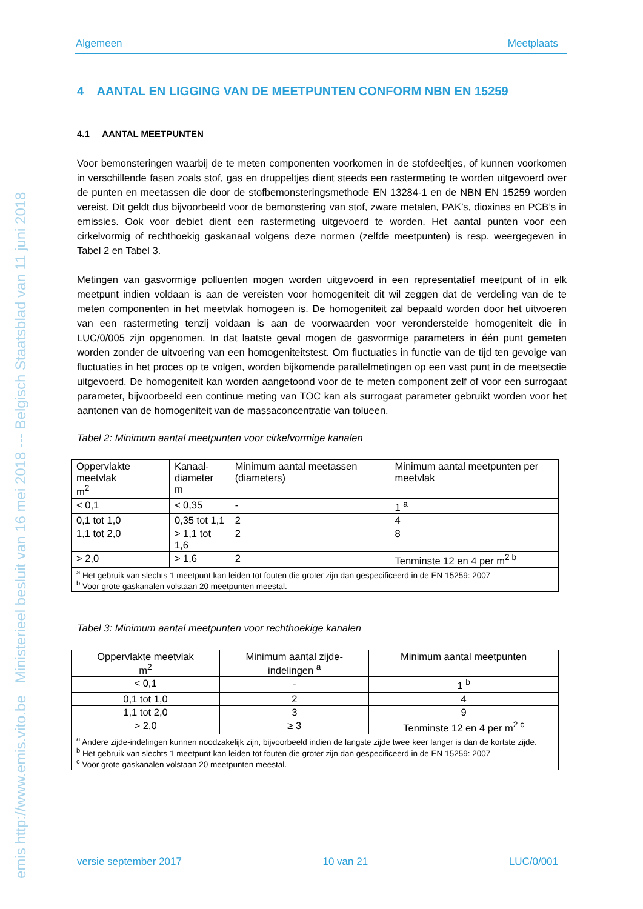emis http://www.emis.vito.be Ministerieel besluit van 16 mei 2018 --- Belgisch Staatsblad van 11 juni 2018
Algemeen Meetplaats
4 AANTAL EN LIGGING VAN DE MEETPUNTEN CONFORM NBN EN 15259
4.1 AANTAL MEETPUNTEN
Voor bemonsteringen waarbij de te meten componenten voorkomen in de stofdeeltjes, of kunnen voorkomen in verschillende fasen zoals stof, gas en druppeltjes dient steeds een rastermeting te worden uitgevoerd over de punten en meetassen die door de stofbemonsteringsmethode EN 13284-1 en de NBN EN 15259 worden vereist. Dit geldt dus bijvoorbeeld voor de bemonstering van stof, zware metalen, PAK’s, dioxines en PCB’s in emissies. Ook voor debiet dient een rastermeting uitgevoerd te worden. Het aantal punten voor een cirkelvormig of rechthoekig gaskanaal volgens deze normen (zelfde meetpunten) is resp. weergegeven in Tabel 2 en Tabel 3.
Metingen van gasvormige polluenten mogen worden uitgevoerd in een representatief meetpunt of in elk meetpunt indien voldaan is aan de vereisten voor homogeniteit dit wil zeggen dat de verdeling van de te meten componenten in het meetvlak homogeen is. De homogeniteit zal bepaald worden door het uitvoeren van een rastermeting tenzij voldaan is aan de voorwaarden voor veronderstelde homogeniteit die in LUC/0/005 zijn opgenomen. In dat laatste geval mogen de gasvormige parameters in één punt gemeten worden zonder de uitvoering van een homogeniteitstest. Om fluctuaties in functie van de tijd ten gevolge van fluctuaties in het proces op te volgen, worden bijkomende parallelmetingen op een vast punt in de meetsectie uitgevoerd. De homogeniteit kan worden aangetoond voor de te meten component zelf of voor een surrogaat parameter, bijvoorbeeld een continue meting van TOC kan als surrogaat parameter gebruikt worden voor het aantonen van de homogeniteit van de massaconcentratie van tolueen.
Tabel 2: Minimum aantal meetpunten voor cirkelvormige kanalen
| Oppervlakte meetvlak m<sup>2</sup> | Kanaal- diameter m | Minimum aantal meetassen (diameters) | Minimum aantal meetpunten per meetvlak |
| --- | --- | --- | --- |
| < 0,1 | < 0,35 | - | 1 <sup>a</sup> |
| 0,1 tot 1,0 | 0,35 tot 1,1 | 2 | 4 |
| 1,1 tot 2,0 | > 1,1 tot 1,6 | 2 | 8 |
| > 2,0 | > 1,6 | 2 | Tenminste 12 en 4 per m<sup>2 b</sup> |
| <sup>a</sup> Het gebruik van slechts 1 meetpunt kan leiden tot fouten die groter zijn dan gespecificeerd in de EN 15259: 2007 <sup>b</sup> Voor grote gaskanalen volstaan 20 meetpunten meestal. | | | |
Tabel 3: Minimum aantal meetpunten voor rechthoekige kanalen
| Oppervlakte meetvlak m<sup>2</sup> | Minimum aantal zijde- indelingen <sup>a</sup> | Minimum aantal meetpunten |
| --- | --- | --- |
| < 0,1 | - | 1 <sup>b</sup> |
| 0,1 tot 1,0 | 2 | 4 |
| 1,1 tot 2,0 | 3 | 9 |
| > 2,0 | ≥ 3 | Tenminste 12 en 4 per m<sup>2 c</sup> |
| <sup>a</sup> Andere zijde-indelingen kunnen noodzakelijk zijn, bijvoorbeeld indien de langste zijde twee keer langer is dan de kortste zijde. <sup>b</sup> Het gebruik van slechts 1 meetpunt kan leiden tot fouten die groter zijn dan gespecificeerd in de EN 15259: 2007 <sup>c</sup> Voor grote gaskanalen volstaan 20 meetpunten meestal. | | |
versie september 2017 10 van 21 LUC/0/001